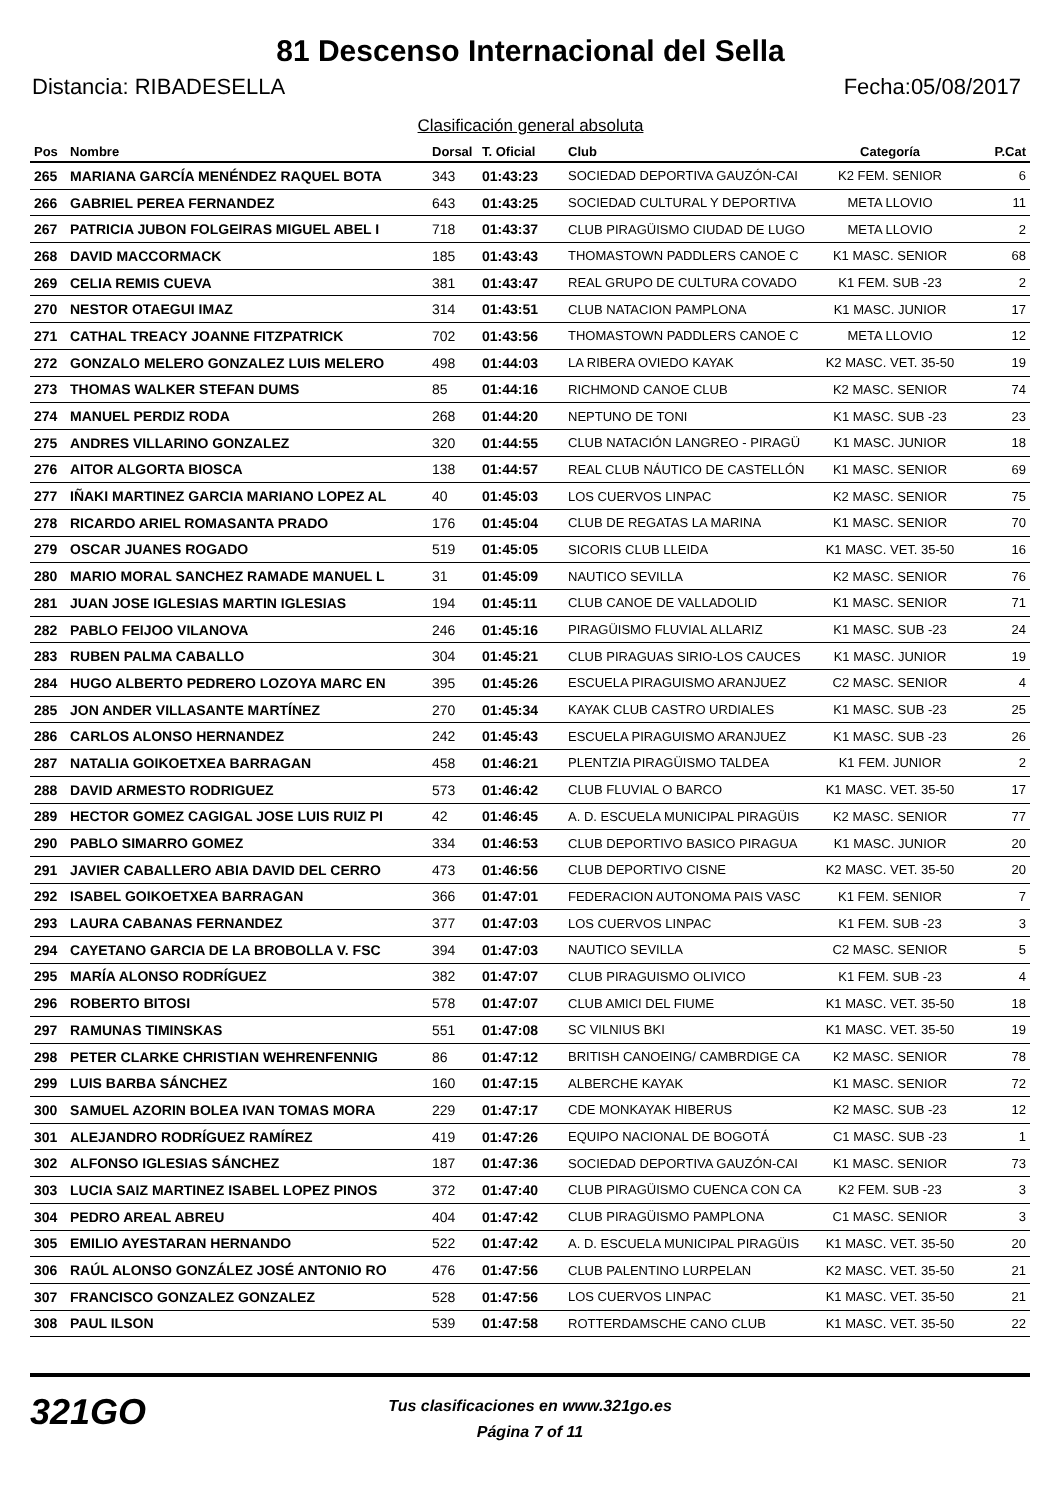81 Descenso Internacional del Sella
Distancia: RIBADESELLA Fecha:05/08/2017
Clasificación general absoluta
| Pos | Nombre | Dorsal | T. Oficial | Club | Categoría | P.Cat |
| --- | --- | --- | --- | --- | --- | --- |
| 265 | MARIANA GARCÍA MENÉNDEZ RAQUEL BOTA | 343 | 01:43:23 | SOCIEDAD DEPORTIVA GAUZÓN-CAI | K2 FEM. SENIOR | 6 |
| 266 | GABRIEL PEREA FERNANDEZ | 643 | 01:43:25 | SOCIEDAD CULTURAL Y DEPORTIVA | META LLOVIO | 11 |
| 267 | PATRICIA JUBON FOLGEIRAS MIGUEL ABEL I | 718 | 01:43:37 | CLUB PIRAGÜISMO CIUDAD DE LUGO | META LLOVIO | 2 |
| 268 | DAVID MACCORMACK | 185 | 01:43:43 | THOMASTOWN PADDLERS CANOE C | K1 MASC. SENIOR | 68 |
| 269 | CELIA REMIS CUEVA | 381 | 01:43:47 | REAL GRUPO DE CULTURA COVADO | K1 FEM. SUB -23 | 2 |
| 270 | NESTOR OTAEGUI IMAZ | 314 | 01:43:51 | CLUB NATACION PAMPLONA | K1 MASC. JUNIOR | 17 |
| 271 | CATHAL TREACY JOANNE FITZPATRICK | 702 | 01:43:56 | THOMASTOWN PADDLERS CANOE C | META LLOVIO | 12 |
| 272 | GONZALO MELERO GONZALEZ LUIS MELERO | 498 | 01:44:03 | LA RIBERA OVIEDO KAYAK | K2 MASC. VET. 35-50 | 19 |
| 273 | THOMAS WALKER STEFAN DUMS | 85 | 01:44:16 | RICHMOND CANOE CLUB | K2 MASC. SENIOR | 74 |
| 274 | MANUEL PERDIZ RODA | 268 | 01:44:20 | NEPTUNO DE TONI | K1 MASC. SUB -23 | 23 |
| 275 | ANDRES VILLARINO GONZALEZ | 320 | 01:44:55 | CLUB NATACIÓN LANGREO - PIRAGÜ | K1 MASC. JUNIOR | 18 |
| 276 | AITOR ALGORTA BIOSCA | 138 | 01:44:57 | REAL CLUB NÁUTICO DE CASTELLÓN | K1 MASC. SENIOR | 69 |
| 277 | IÑAKI MARTINEZ GARCIA MARIANO LOPEZ AL | 40 | 01:45:03 | LOS CUERVOS LINPAC | K2 MASC. SENIOR | 75 |
| 278 | RICARDO ARIEL ROMASANTA PRADO | 176 | 01:45:04 | CLUB DE REGATAS LA MARINA | K1 MASC. SENIOR | 70 |
| 279 | OSCAR JUANES ROGADO | 519 | 01:45:05 | SICORIS CLUB LLEIDA | K1 MASC. VET. 35-50 | 16 |
| 280 | MARIO MORAL SANCHEZ RAMADE MANUEL L | 31 | 01:45:09 | NAUTICO SEVILLA | K2 MASC. SENIOR | 76 |
| 281 | JUAN JOSE IGLESIAS MARTIN IGLESIAS | 194 | 01:45:11 | CLUB CANOE DE VALLADOLID | K1 MASC. SENIOR | 71 |
| 282 | PABLO FEIJOO VILANOVA | 246 | 01:45:16 | PIRAGÜISMO FLUVIAL ALLARIZ | K1 MASC. SUB -23 | 24 |
| 283 | RUBEN PALMA CABALLO | 304 | 01:45:21 | CLUB PIRAGUAS SIRIO-LOS CAUCES | K1 MASC. JUNIOR | 19 |
| 284 | HUGO ALBERTO PEDRERO LOZOYA MARC EN | 395 | 01:45:26 | ESCUELA PIRAGUISMO ARANJUEZ | C2 MASC. SENIOR | 4 |
| 285 | JON ANDER VILLASANTE MARTÍNEZ | 270 | 01:45:34 | KAYAK CLUB CASTRO URDIALES | K1 MASC. SUB -23 | 25 |
| 286 | CARLOS ALONSO HERNANDEZ | 242 | 01:45:43 | ESCUELA PIRAGUISMO ARANJUEZ | K1 MASC. SUB -23 | 26 |
| 287 | NATALIA GOIKOETXEA BARRAGAN | 458 | 01:46:21 | PLENTZIA PIRAGÜISMO TALDEA | K1 FEM. JUNIOR | 2 |
| 288 | DAVID ARMESTO RODRIGUEZ | 573 | 01:46:42 | CLUB FLUVIAL O BARCO | K1 MASC. VET. 35-50 | 17 |
| 289 | HECTOR GOMEZ CAGIGAL JOSE LUIS RUIZ PI | 42 | 01:46:45 | A. D. ESCUELA MUNICIPAL PIRAGÜIS | K2 MASC. SENIOR | 77 |
| 290 | PABLO SIMARRO GOMEZ | 334 | 01:46:53 | CLUB DEPORTIVO BASICO PIRAGUA | K1 MASC. JUNIOR | 20 |
| 291 | JAVIER CABALLERO ABIA DAVID DEL CERRO | 473 | 01:46:56 | CLUB DEPORTIVO CISNE | K2 MASC. VET. 35-50 | 20 |
| 292 | ISABEL GOIKOETXEA BARRAGAN | 366 | 01:47:01 | FEDERACION AUTONOMA PAIS VASC | K1 FEM. SENIOR | 7 |
| 293 | LAURA CABANAS FERNANDEZ | 377 | 01:47:03 | LOS CUERVOS LINPAC | K1 FEM. SUB -23 | 3 |
| 294 | CAYETANO GARCIA DE LA BROBOLLA V. FSC | 394 | 01:47:03 | NAUTICO SEVILLA | C2 MASC. SENIOR | 5 |
| 295 | MARÍA ALONSO RODRÍGUEZ | 382 | 01:47:07 | CLUB PIRAGUISMO OLIVICO | K1 FEM. SUB -23 | 4 |
| 296 | ROBERTO BITOSI | 578 | 01:47:07 | CLUB AMICI DEL FIUME | K1 MASC. VET. 35-50 | 18 |
| 297 | RAMUNAS TIMINSKAS | 551 | 01:47:08 | SC VILNIUS BKI | K1 MASC. VET. 35-50 | 19 |
| 298 | PETER CLARKE CHRISTIAN WEHRENFENNIG | 86 | 01:47:12 | BRITISH CANOEING/ CAMBRDIGE CA | K2 MASC. SENIOR | 78 |
| 299 | LUIS BARBA SÁNCHEZ | 160 | 01:47:15 | ALBERCHE KAYAK | K1 MASC. SENIOR | 72 |
| 300 | SAMUEL AZORIN BOLEA IVAN TOMAS MORA | 229 | 01:47:17 | CDE MONKAYAK HIBERUS | K2 MASC. SUB -23 | 12 |
| 301 | ALEJANDRO RODRÍGUEZ RAMÍREZ | 419 | 01:47:26 | EQUIPO NACIONAL DE BOGOTÁ | C1 MASC. SUB -23 | 1 |
| 302 | ALFONSO IGLESIAS SÁNCHEZ | 187 | 01:47:36 | SOCIEDAD DEPORTIVA GAUZÓN-CAI | K1 MASC. SENIOR | 73 |
| 303 | LUCIA SAIZ MARTINEZ ISABEL LOPEZ PINOS | 372 | 01:47:40 | CLUB PIRAGÜISMO CUENCA CON CA | K2 FEM. SUB -23 | 3 |
| 304 | PEDRO AREAL ABREU | 404 | 01:47:42 | CLUB PIRAGÜISMO PAMPLONA | C1 MASC. SENIOR | 3 |
| 305 | EMILIO AYESTARAN HERNANDO | 522 | 01:47:42 | A. D. ESCUELA MUNICIPAL PIRAGÜIS | K1 MASC. VET. 35-50 | 20 |
| 306 | RAÚL ALONSO GONZÁLEZ JOSÉ ANTONIO RO | 476 | 01:47:56 | CLUB PALENTINO LURPELAN | K2 MASC. VET. 35-50 | 21 |
| 307 | FRANCISCO GONZALEZ GONZALEZ | 528 | 01:47:56 | LOS CUERVOS LINPAC | K1 MASC. VET. 35-50 | 21 |
| 308 | PAUL ILSON | 539 | 01:47:58 | ROTTERDAMSCHE CANO CLUB | K1 MASC. VET. 35-50 | 22 |
321GO
Tus clasificaciones en www.321go.es
Página 7 of 11